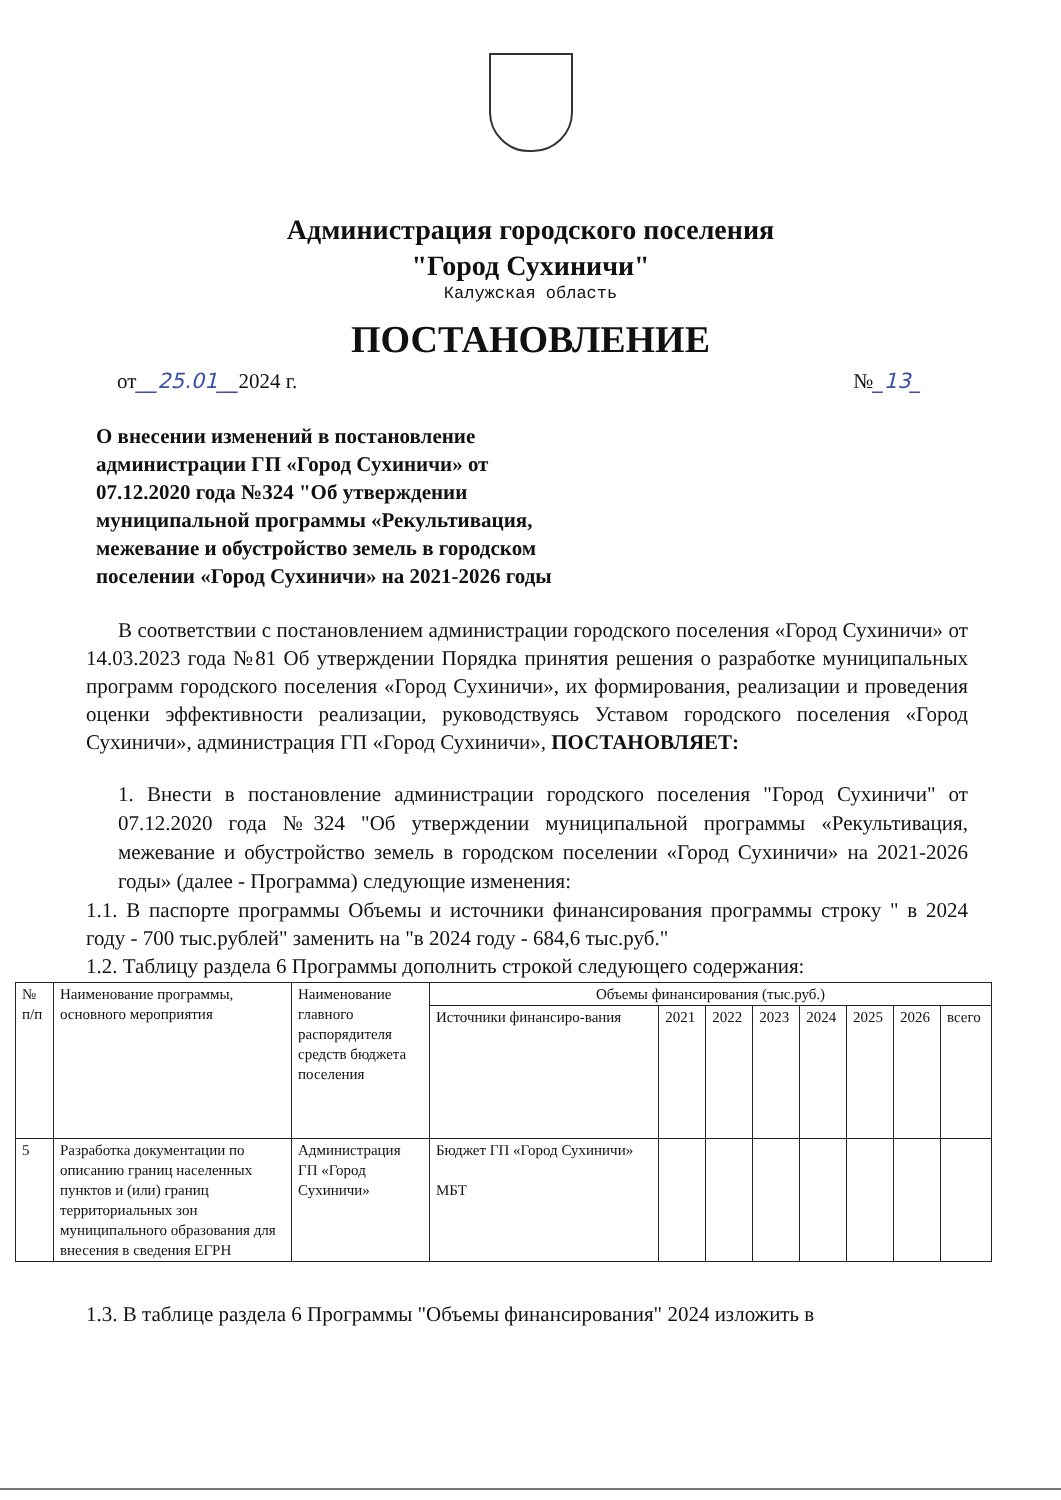Администрация городского поселения
"Город Сухиничи"
Калужская область
ПОСТАНОВЛЕНИЕ
от__25.01__2024 г. №_13_
О внесении изменений в постановление
администрации ГП «Город Сухиничи» от
07.12.2020 года №324 "Об утверждении
муниципальной программы «Рекультивация,
межевание и обустройство земель в городском
поселении «Город Сухиничи» на 2021-2026 годы
В соответствии с постановлением администрации городского поселения «Город Сухиничи» от 14.03.2023 года №81 Об утверждении Порядка принятия решения о разработке муниципальных программ городского поселения «Город Сухиничи», их формирования, реализации и проведения оценки эффективности реализации, руководствуясь Уставом городского поселения «Город Сухиничи», администрация ГП «Город Сухиничи», ПОСТАНОВЛЯЕТ:
1. Внести в постановление администрации городского поселения "Город Сухиничи" от 07.12.2020 года №324 "Об утверждении муниципальной программы «Рекультивация, межевание и обустройство земель в городском поселении «Город Сухиничи» на 2021-2026 годы» (далее - Программа) следующие изменения:
1.1. В паспорте программы Объемы и источники финансирования программы строку " в 2024 году - 700 тыс.рублей" заменить на "в 2024 году - 684,6 тыс.руб."
1.2. Таблицу раздела 6 Программы дополнить строкой следующего содержания:
| № п/п | Наименование программы, основного мероприятия | Наименование главного распорядителя средств бюджета поселения | Объемы финансирования (тыс.руб.) | | | | | | | |
| --- | --- | --- | --- | --- | --- | --- | --- | --- | --- | --- |
| | | | Источники финансиро-вания | 2021 | 2022 | 2023 | 2024 | 2025 | 2026 | всего |
| 5 | Разработка документации по описанию границ населенных пунктов и (или) границ территориальных зон муниципального образования для внесения в сведения ЕГРН | Администрация ГП «Город Сухиничи» | Бюджет ГП «Город Сухиничи» МБТ | | | | | | | |
1.3. В таблице раздела 6 Программы "Объемы финансирования" 2024 изложить в